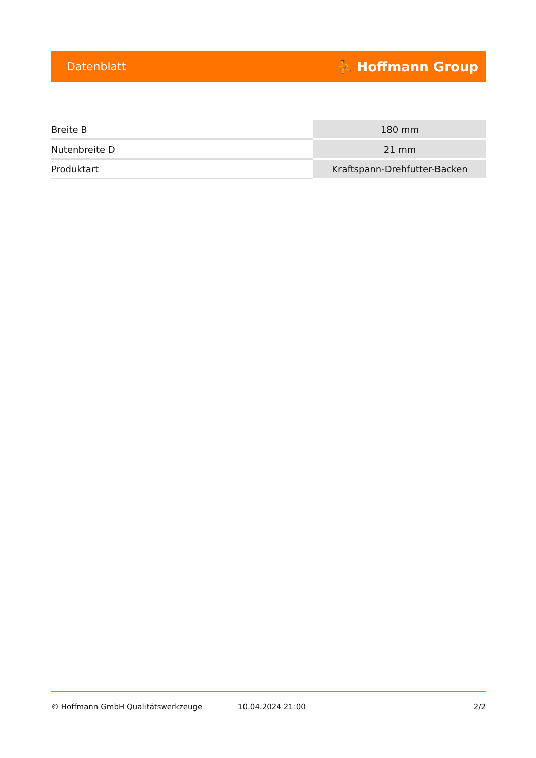Datenblatt ⛹ Hoffmann Group
| Breite B | 180 mm |
| Nutenbreite D | 21 mm |
| Produktart | Kraftspann-Drehfutter-Backen |
© Hoffmann GmbH Qualitätswerkzeuge 10.04.2024 21:00 2/2